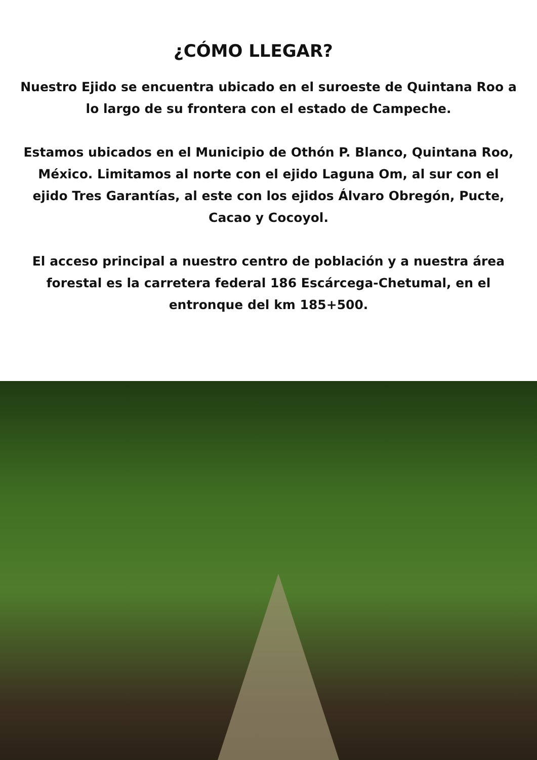¿CÓMO LLEGAR?
Nuestro Ejido se encuentra ubicado en el suroeste de Quintana Roo a lo largo de su frontera con el estado de Campeche.
Estamos ubicados en el Municipio de Othón P. Blanco, Quintana Roo, México. Limitamos al norte con el ejido Laguna Om, al sur con el ejido Tres Garantías, al este con los ejidos Álvaro Obregón, Pucte, Cacao y Cocoyol.
El acceso principal a nuestro centro de población y a nuestra área forestal es la carretera federal 186 Escárcega-Chetumal, en el entronque del km 185+500.